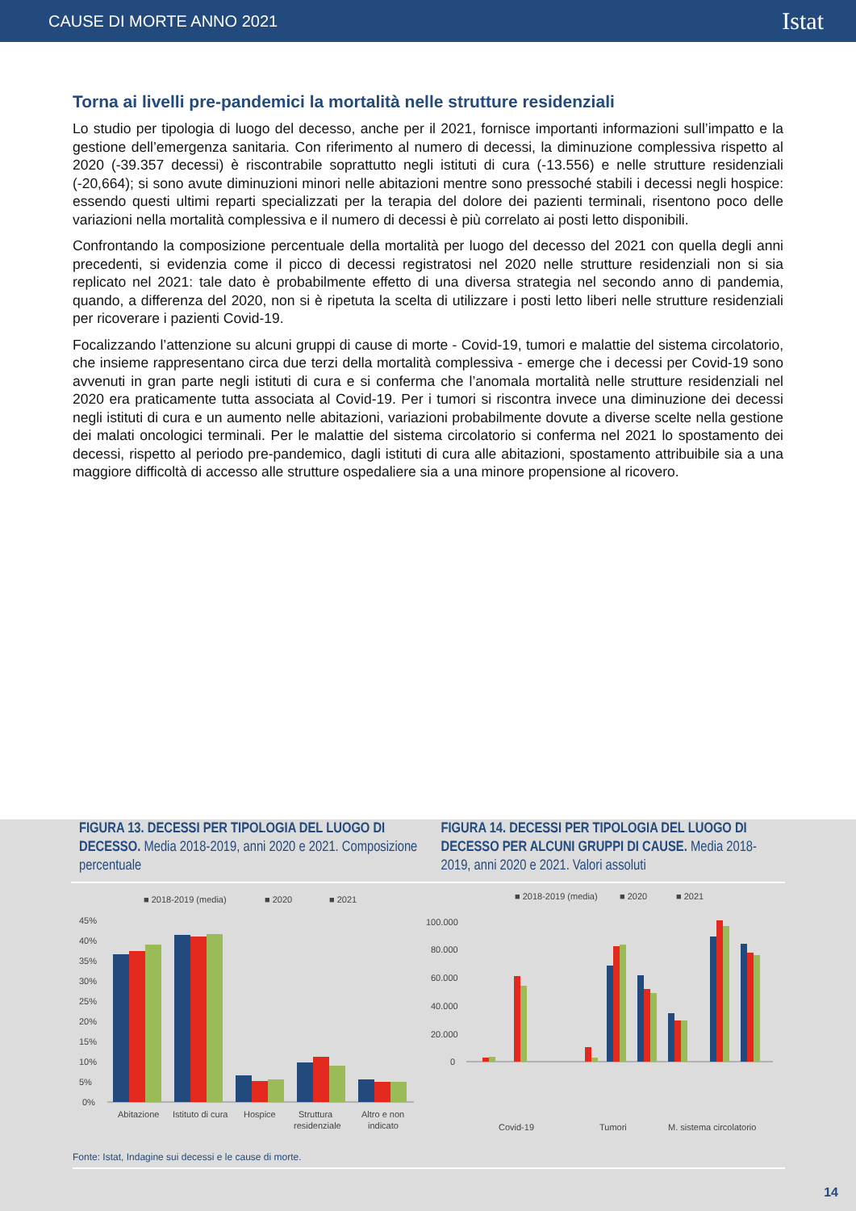CAUSE DI MORTE ANNO 2021 Istat
Torna ai livelli pre-pandemici la mortalità nelle strutture residenziali
Lo studio per tipologia di luogo del decesso, anche per il 2021, fornisce importanti informazioni sull’impatto e la gestione dell’emergenza sanitaria. Con riferimento al numero di decessi, la diminuzione complessiva rispetto al 2020 (-39.357 decessi) è riscontrabile soprattutto negli istituti di cura (-13.556) e nelle strutture residenziali (-20,664); si sono avute diminuzioni minori nelle abitazioni mentre sono pressoché stabili i decessi negli hospice: essendo questi ultimi reparti specializzati per la terapia del dolore dei pazienti terminali, risentono poco delle variazioni nella mortalità complessiva e il numero di decessi è più correlato ai posti letto disponibili.
Confrontando la composizione percentuale della mortalità per luogo del decesso del 2021 con quella degli anni precedenti, si evidenzia come il picco di decessi registratosi nel 2020 nelle strutture residenziali non si sia replicato nel 2021: tale dato è probabilmente effetto di una diversa strategia nel secondo anno di pandemia, quando, a differenza del 2020, non si è ripetuta la scelta di utilizzare i posti letto liberi nelle strutture residenziali per ricoverare i pazienti Covid-19.
Focalizzando l’attenzione su alcuni gruppi di cause di morte - Covid-19, tumori e malattie del sistema circolatorio, che insieme rappresentano circa due terzi della mortalità complessiva - emerge che i decessi per Covid-19 sono avvenuti in gran parte negli istituti di cura e si conferma che l’anomala mortalità nelle strutture residenziali nel 2020 era praticamente tutta associata al Covid-19. Per i tumori si riscontra invece una diminuzione dei decessi negli istituti di cura e un aumento nelle abitazioni, variazioni probabilmente dovute a diverse scelte nella gestione dei malati oncologici terminali. Per le malattie del sistema circolatorio si conferma nel 2021 lo spostamento dei decessi, rispetto al periodo pre-pandemico, dagli istituti di cura alle abitazioni, spostamento attribuibile sia a una maggiore difficoltà di accesso alle strutture ospedaliere sia a una minore propensione al ricovero.
FIGURA 13. DECESSI PER TIPOLOGIA DEL LUOGO DI DECESSO. Media 2018-2019, anni 2020 e 2021. Composizione percentuale
FIGURA 14. DECESSI PER TIPOLOGIA DEL LUOGO DI DECESSO PER ALCUNI GRUPPI DI CAUSE. Media 2018-2019, anni 2020 e 2021. Valori assoluti
■ 2018-2019 (media)
■ 2020
■ 2021
45%
40%
35%
30%
25%
20%
15%
10%
5%
0%
Abitazione
Istituto di cura
Hospice
Struttura
residenziale
Altro e non
indicato
■ 2018-2019 (media)
■ 2020
■ 2021
100.000
80.000
60.000
40.000
20.000
0
Covid-19
Tumori
M. sistema circolatorio
Fonte: Istat, Indagine sui decessi e le cause di morte.
14